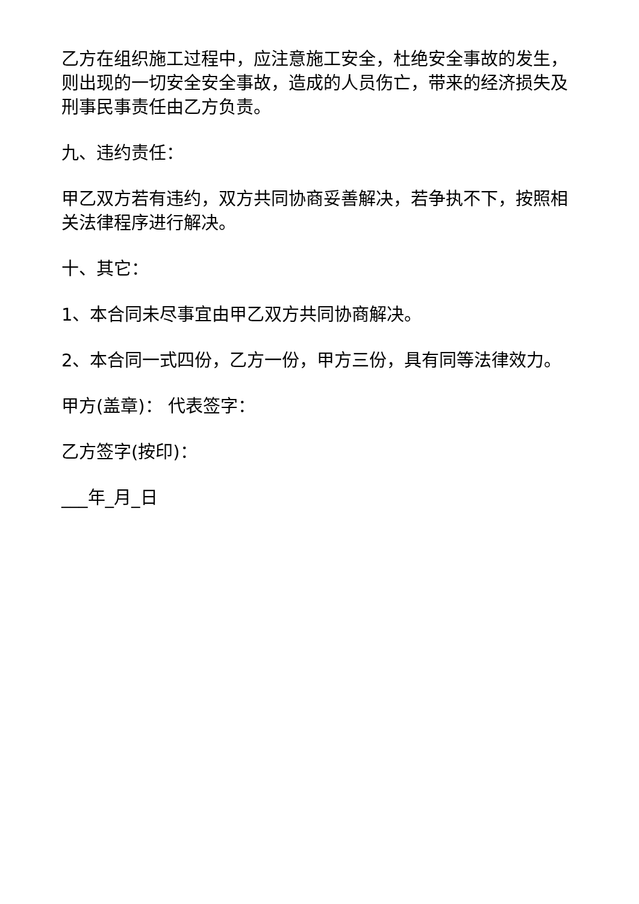乙方在组织施工过程中，应注意施工安全，杜绝安全事故的发生，则出现的一切安全安全事故，造成的人员伤亡，带来的经济损失及刑事民事责任由乙方负责。
九、违约责任：
甲乙双方若有违约，双方共同协商妥善解决，若争执不下，按照相关法律程序进行解决。
十、其它：
1、本合同未尽事宜由甲乙双方共同协商解决。
2、本合同一式四份，乙方一份，甲方三份，具有同等法律效力。
甲方(盖章)： 代表签字：
乙方签字(按印)：
___年_月_日